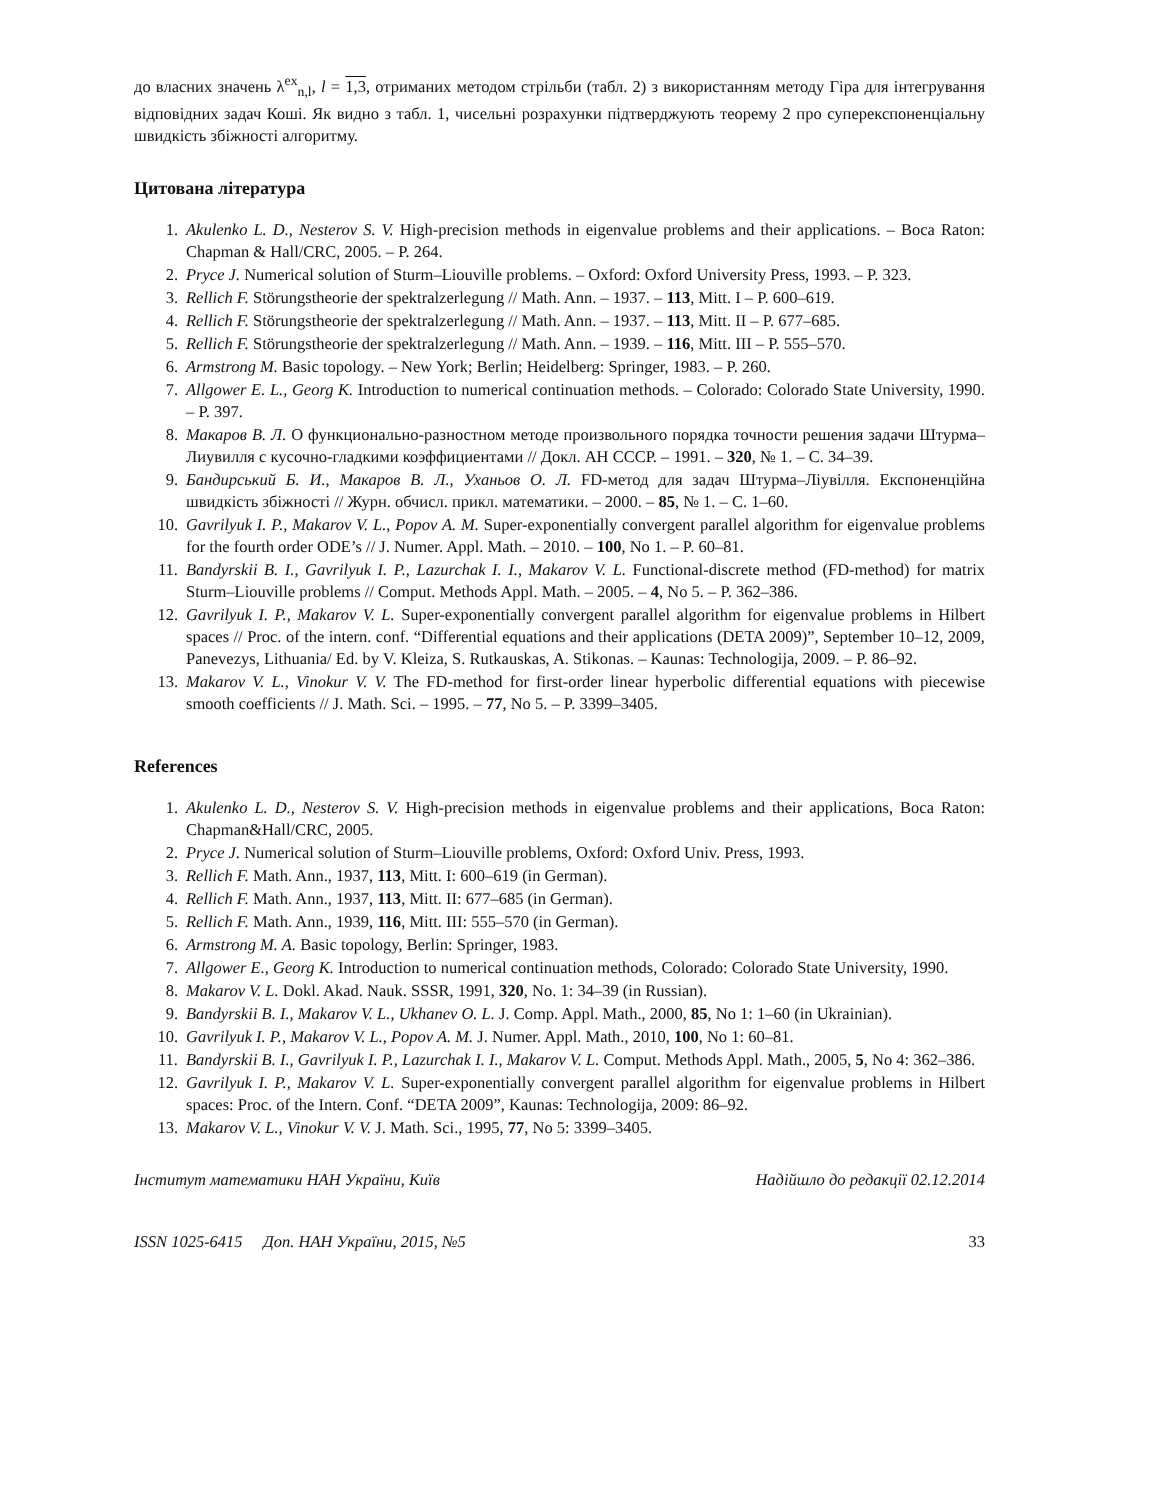до власних значень λ<sup>ex</sup><sub>n,l</sub>, l = 1,3, отриманих методом стрільби (табл. 2) з використанням методу Гіра для інтегрування відповідних задач Коші. Як видно з табл. 1, чисельні розрахунки підтверджують теорему 2 про суперекспоненціальну швидкість збіжності алгоритму.
Цитована література
1. Akulenko L. D., Nesterov S. V. High-precision methods in eigenvalue problems and their applications. – Boca Raton: Chapman & Hall/CRC, 2005. – P. 264.
2. Pryce J. Numerical solution of Sturm–Liouville problems. – Oxford: Oxford University Press, 1993. – P. 323.
3. Rellich F. Störungstheorie der spektralzerlegung // Math. Ann. – 1937. – 113, Mitt. I – P. 600–619.
4. Rellich F. Störungstheorie der spektralzerlegung // Math. Ann. – 1937. – 113, Mitt. II – P. 677–685.
5. Rellich F. Störungstheorie der spektralzerlegung // Math. Ann. – 1939. – 116, Mitt. III – P. 555–570.
6. Armstrong M. Basic topology. – New York; Berlin; Heidelberg: Springer, 1983. – P. 260.
7. Allgower E. L., Georg K. Introduction to numerical continuation methods. – Colorado: Colorado State University, 1990. – P. 397.
8. Макаров В. Л. О функционально-разностном методе произвольного порядка точности решения задачи Штурма–Лиувилля с кусочно-гладкими коэффициентами // Докл. АН СССР. – 1991. – 320, № 1. – С. 34–39.
9. Бандирський Б. И., Макаров В. Л., Уханьов О. Л. FD-метод для задач Штурма–Ліувілля. Експоненційна швидкість збіжності // Журн. обчисл. прикл. математики. – 2000. – 85, № 1. – С. 1–60.
10. Gavrilyuk I. P., Makarov V. L., Popov A. M. Super-exponentially convergent parallel algorithm for eigenvalue problems for the fourth order ODE’s // J. Numer. Appl. Math. – 2010. – 100, No 1. – P. 60–81.
11. Bandyrskii B. I., Gavrilyuk I. P., Lazurchak I. I., Makarov V. L. Functional-discrete method (FD-method) for matrix Sturm–Liouville problems // Comput. Methods Appl. Math. – 2005. – 4, No 5. – P. 362–386.
12. Gavrilyuk I. P., Makarov V. L. Super-exponentially convergent parallel algorithm for eigenvalue problems in Hilbert spaces // Proc. of the intern. conf. “Differential equations and their applications (DETA 2009)”, September 10–12, 2009, Panevezys, Lithuania/ Ed. by V. Kleiza, S. Rutkauskas, A. Stikonas. – Kaunas: Technologija, 2009. – P. 86–92.
13. Makarov V. L., Vinokur V. V. The FD-method for first-order linear hyperbolic differential equations with piecewise smooth coefficients // J. Math. Sci. – 1995. – 77, No 5. – P. 3399–3405.
References
1. Akulenko L. D., Nesterov S. V. High-precision methods in eigenvalue problems and their applications, Boca Raton: Chapman&Hall/CRC, 2005.
2. Pryce J. Numerical solution of Sturm–Liouville problems, Oxford: Oxford Univ. Press, 1993.
3. Rellich F. Math. Ann., 1937, 113, Mitt. I: 600–619 (in German).
4. Rellich F. Math. Ann., 1937, 113, Mitt. II: 677–685 (in German).
5. Rellich F. Math. Ann., 1939, 116, Mitt. III: 555–570 (in German).
6. Armstrong M. A. Basic topology, Berlin: Springer, 1983.
7. Allgower E., Georg K. Introduction to numerical continuation methods, Colorado: Colorado State University, 1990.
8. Makarov V. L. Dokl. Akad. Nauk. SSSR, 1991, 320, No. 1: 34–39 (in Russian).
9. Bandyrskii B. I., Makarov V. L., Ukhanev O. L. J. Comp. Appl. Math., 2000, 85, No 1: 1–60 (in Ukrainian).
10. Gavrilyuk I. P., Makarov V. L., Popov A. M. J. Numer. Appl. Math., 2010, 100, No 1: 60–81.
11. Bandyrskii B. I., Gavrilyuk I. P., Lazurchak I. I., Makarov V. L. Comput. Methods Appl. Math., 2005, 5, No 4: 362–386.
12. Gavrilyuk I. P., Makarov V. L. Super-exponentially convergent parallel algorithm for eigenvalue problems in Hilbert spaces: Proc. of the Intern. Conf. “DETA 2009”, Kaunas: Technologija, 2009: 86–92.
13. Makarov V. L., Vinokur V. V. J. Math. Sci., 1995, 77, No 5: 3399–3405.
Інститут математики НАН України, Київ Надійшло до редакції 02.12.2014
ISSN 1025-6415 Доп. НАН України, 2015, №5 33